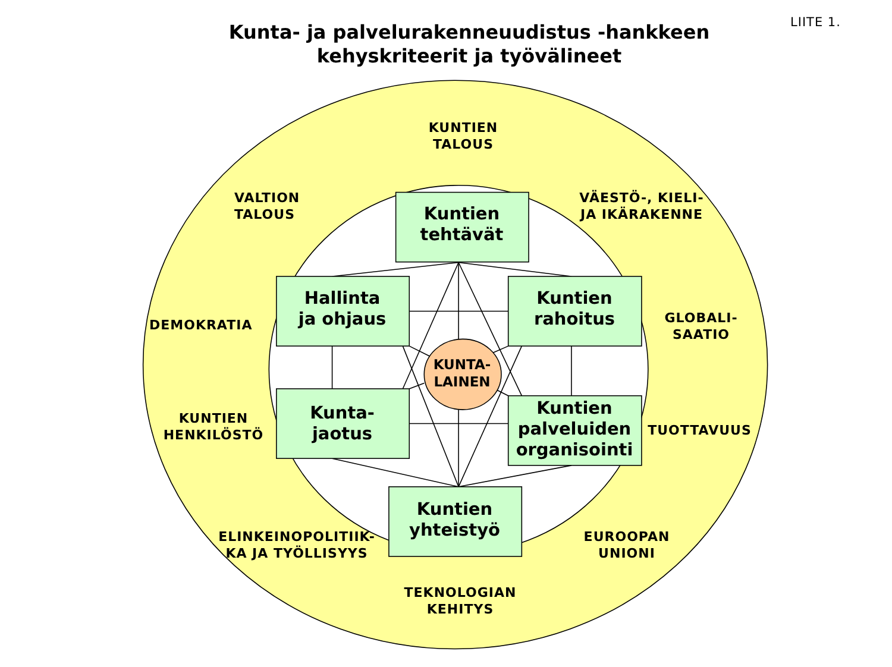LIITE 1.
Kunta- ja palvelurakenneuudistus -hankkeen
kehyskriteerit ja työvälineet
KUNTIEN
TALOUS
VALTION
TALOUS
Kuntien
tehtävät
VÄESTÖ-, KIELI-
JA IKÄRAKENNE
DEMOKRATIA
Hallinta
ja ohjaus
Kuntien
rahoitus
GLOBALI-
SAATIO
KUNTA-
LAINEN
KUNTIEN
HENKILÖSTÖ
Kunta-
jaotus
Kuntien
palveluiden
organisointi
TUOTTAVUUS
ELINKEINOPOLITIIK-
KA JA TYÖLLISYYS
Kuntien
yhteistyö
EUROOPAN
UNIONI
TEKNOLOGIAN
KEHITYS